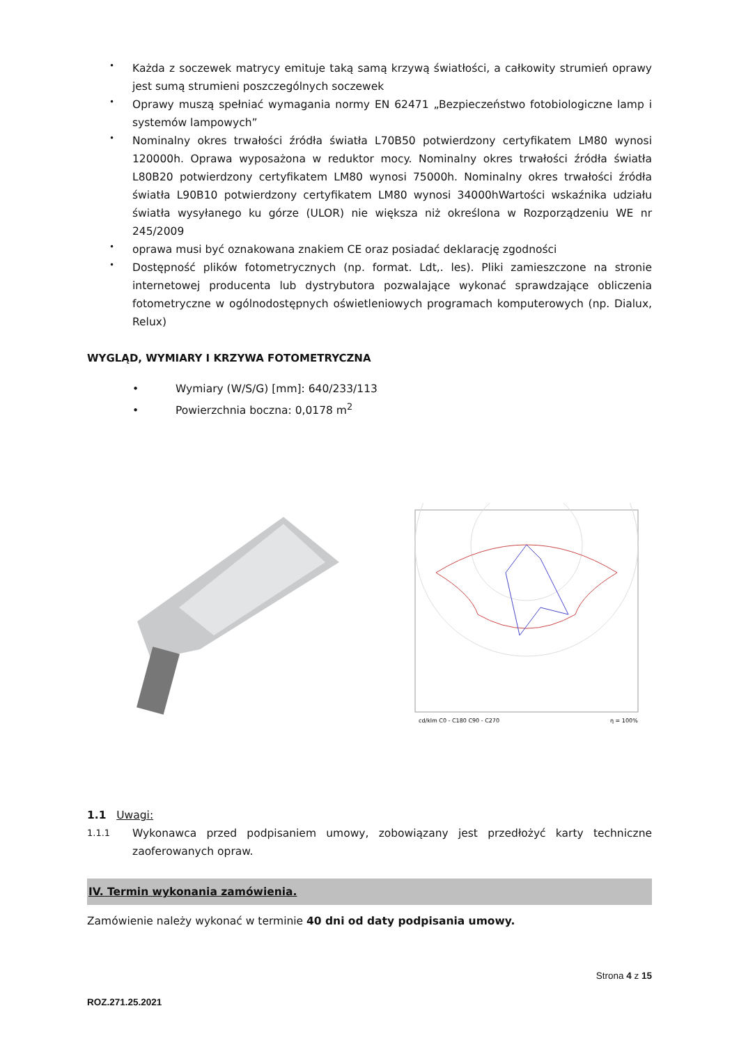• Każda z soczewek matrycy emituje taką samą krzywą światłości, a całkowity strumień oprawy jest sumą strumieni poszczególnych soczewek
• Oprawy muszą spełniać wymagania normy EN 62471 „Bezpieczeństwo fotobiologiczne lamp i systemów lampowych”
• Nominalny okres trwałości źródła światła L70B50 potwierdzony certyfikatem LM80 wynosi 120000h. Oprawa wyposażona w reduktor mocy. Nominalny okres trwałości źródła światła L80B20 potwierdzony certyfikatem LM80 wynosi 75000h. Nominalny okres trwałości źródła światła L90B10 potwierdzony certyfikatem LM80 wynosi 34000hWartości wskaźnika udziału światła wysyłanego ku górze (ULOR) nie większa niż określona w Rozporządzeniu WE nr 245/2009
• oprawa musi być oznakowana znakiem CE oraz posiadać deklarację zgodności
• Dostępność plików fotometrycznych (np. format. Ldt,. les). Pliki zamieszczone na stronie internetowej producenta lub dystrybutora pozwalające wykonać sprawdzające obliczenia fotometryczne w ogólnodostępnych oświetleniowych programach komputerowych (np. Dialux, Relux)
WYGLĄD, WYMIARY I KRZYWA FOTOMETRYCZNA
• Wymiary (W/S/G) [mm]: 640/233/113
• Powierzchnia boczna: 0,0178 m<sup>2</sup>
cd/klm C0 - C180 C90 - C270
η = 100%
1.1 Uwagi:
1.1.1 Wykonawca przed podpisaniem umowy, zobowiązany jest przedłożyć karty techniczne zaoferowanych opraw.
IV. Termin wykonania zamówienia.
Zamówienie należy wykonać w terminie 40 dni od daty podpisania umowy.
Strona 4 z 15
ROZ.271.25.2021